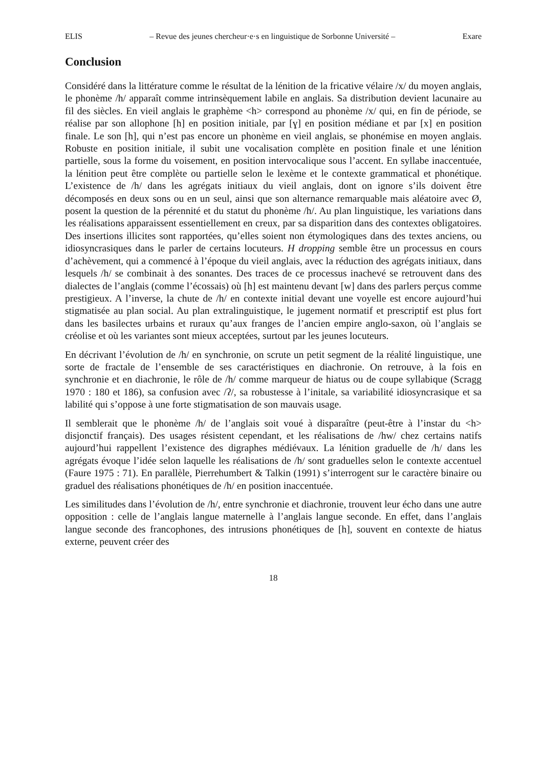ELIS – Revue des jeunes chercheur·e·s en linguistique de Sorbonne Université – Exare
Conclusion
Considéré dans la littérature comme le résultat de la lénition de la fricative vélaire /x/ du moyen anglais, le phonème /h/ apparaît comme intrinsèquement labile en anglais. Sa distribution devient lacunaire au fil des siècles. En vieil anglais le graphème <h> correspond au phonème /x/ qui, en fin de période, se réalise par son allophone [h] en position initiale, par [ɣ] en position médiane et par [x] en position finale. Le son [h], qui n’est pas encore un phonème en vieil anglais, se phonémise en moyen anglais. Robuste en position initiale, il subit une vocalisation complète en position finale et une lénition partielle, sous la forme du voisement, en position intervocalique sous l’accent. En syllabe inaccentuée, la lénition peut être complète ou partielle selon le lexème et le contexte grammatical et phonétique. L’existence de /h/ dans les agrégats initiaux du vieil anglais, dont on ignore s’ils doivent être décomposés en deux sons ou en un seul, ainsi que son alternance remarquable mais aléatoire avec Ø, posent la question de la pérennité et du statut du phonème /h/. Au plan linguistique, les variations dans les réalisations apparaissent essentiellement en creux, par sa disparition dans des contextes obligatoires. Des insertions illicites sont rapportées, qu’elles soient non étymologiques dans des textes anciens, ou idiosyncrasiques dans le parler de certains locuteurs. H dropping semble être un processus en cours d’achèvement, qui a commencé à l’époque du vieil anglais, avec la réduction des agrégats initiaux, dans lesquels /h/ se combinait à des sonantes. Des traces de ce processus inachevé se retrouvent dans des dialectes de l’anglais (comme l’écossais) où [h] est maintenu devant [w] dans des parlers perçus comme prestigieux. A l’inverse, la chute de /h/ en contexte initial devant une voyelle est encore aujourd’hui stigmatisée au plan social. Au plan extralinguistique, le jugement normatif et prescriptif est plus fort dans les basilectes urbains et ruraux qu’aux franges de l’ancien empire anglo-saxon, où l’anglais se créolise et où les variantes sont mieux acceptées, surtout par les jeunes locuteurs.
En décrivant l’évolution de /h/ en synchronie, on scrute un petit segment de la réalité linguistique, une sorte de fractale de l’ensemble de ses caractéristiques en diachronie. On retrouve, à la fois en synchronie et en diachronie, le rôle de /h/ comme marqueur de hiatus ou de coupe syllabique (Scragg 1970 : 180 et 186), sa confusion avec /ʔ/, sa robustesse à l’initale, sa variabilité idiosyncrasique et sa labilité qui s’oppose à une forte stigmatisation de son mauvais usage.
Il semblerait que le phonème /h/ de l’anglais soit voué à disparaître (peut-être à l’instar du <h> disjonctif français). Des usages résistent cependant, et les réalisations de /hw/ chez certains natifs aujourd’hui rappellent l’existence des digraphes médiévaux. La lénition graduelle de /h/ dans les agrégats évoque l’idée selon laquelle les réalisations de /h/ sont graduelles selon le contexte accentuel (Faure 1975 : 71). En parallèle, Pierrehumbert & Talkin (1991) s’interrogent sur le caractère binaire ou graduel des réalisations phonétiques de /h/ en position inaccentuée.
Les similitudes dans l’évolution de /h/, entre synchronie et diachronie, trouvent leur écho dans une autre opposition : celle de l’anglais langue maternelle à l’anglais langue seconde. En effet, dans l’anglais langue seconde des francophones, des intrusions phonétiques de [h], souvent en contexte de hiatus externe, peuvent créer des
18